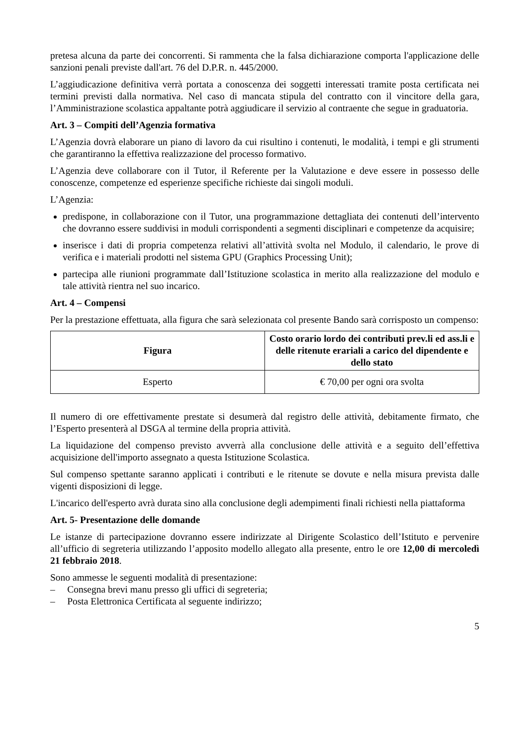pretesa alcuna da parte dei concorrenti. Si rammenta che la falsa dichiarazione comporta l'applicazione delle sanzioni penali previste dall'art. 76 del D.P.R. n. 445/2000.
L’aggiudicazione definitiva verrà portata a conoscenza dei soggetti interessati tramite posta certificata nei termini previsti dalla normativa. Nel caso di mancata stipula del contratto con il vincitore della gara, l’Amministrazione scolastica appaltante potrà aggiudicare il servizio al contraente che segue in graduatoria.
Art. 3 – Compiti dell’Agenzia formativa
L’Agenzia dovrà elaborare un piano di lavoro da cui risultino i contenuti, le modalità, i tempi e gli strumenti che garantiranno la effettiva realizzazione del processo formativo.
L’Agenzia deve collaborare con il Tutor, il Referente per la Valutazione e deve essere in possesso delle conoscenze, competenze ed esperienze specifiche richieste dai singoli moduli.
L’Agenzia:
predispone, in collaborazione con il Tutor, una programmazione dettagliata dei contenuti dell’intervento che dovranno essere suddivisi in moduli corrispondenti a segmenti disciplinari e competenze da acquisire;
inserisce i dati di propria competenza relativi all’attività svolta nel Modulo, il calendario, le prove di verifica e i materiali prodotti nel sistema GPU (Graphics Processing Unit);
partecipa alle riunioni programmate dall’Istituzione scolastica in merito alla realizzazione del modulo e tale attività rientra nel suo incarico.
Art. 4 – Compensi
Per la prestazione effettuata, alla figura che sarà selezionata col presente Bando sarà corrisposto un compenso:
| Figura | Costo orario lordo dei contributi prev.li ed ass.li e delle ritenute erariali a carico del dipendente e dello stato |
| --- | --- |
| Esperto | € 70,00 per ogni ora svolta |
Il numero di ore effettivamente prestate si desumerà dal registro delle attività, debitamente firmato, che l’Esperto presenterà al DSGA al termine della propria attività.
La liquidazione del compenso previsto avverrà alla conclusione delle attività e a seguito dell’effettiva acquisizione dell'importo assegnato a questa Istituzione Scolastica.
Sul compenso spettante saranno applicati i contributi e le ritenute se dovute e nella misura prevista dalle vigenti disposizioni di legge.
L'incarico dell'esperto avrà durata sino alla conclusione degli adempimenti finali richiesti nella piattaforma
Art. 5- Presentazione delle domande
Le istanze di partecipazione dovranno essere indirizzate al Dirigente Scolastico dell’Istituto e pervenire all’ufficio di segreteria utilizzando l’apposito modello allegato alla presente, entro le ore 12,00 di mercoledì 21 febbraio 2018.
Sono ammesse le seguenti modalità di presentazione:
– Consegna brevi manu presso gli uffici di segreteria;
– Posta Elettronica Certificata al seguente indirizzo;
5